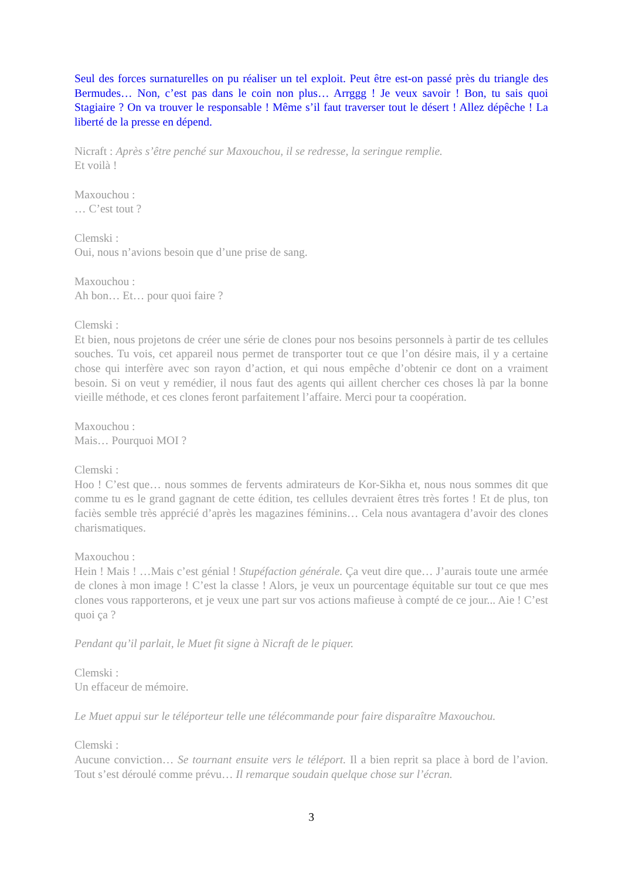Seul des forces surnaturelles on pu réaliser un tel exploit. Peut être est-on passé près du triangle des Bermudes… Non, c’est pas dans le coin non plus… Arrggg ! Je veux savoir ! Bon, tu sais quoi Stagiaire ? On va trouver le responsable ! Même s’il faut traverser tout le désert ! Allez dépêche ! La liberté de la presse en dépend.
Nicraft : Après s’être penché sur Maxouchou, il se redresse, la seringue remplie.
Et voilà !
Maxouchou :
… C’est tout ?
Clemski :
Oui, nous n’avions besoin que d’une prise de sang.
Maxouchou :
Ah bon… Et… pour quoi faire ?
Clemski :
Et bien, nous projetons de créer une série de clones pour nos besoins personnels à partir de tes cellules souches. Tu vois, cet appareil nous permet de transporter tout ce que l’on désire mais, il y a certaine chose qui interfère avec son rayon d’action, et qui nous empêche d’obtenir ce dont on a vraiment besoin. Si on veut y remédier, il nous faut des agents qui aillent chercher ces choses là par la bonne vieille méthode, et ces clones feront parfaitement l’affaire. Merci pour ta coopération.
Maxouchou :
Mais… Pourquoi MOI ?
Clemski :
Hoo ! C’est que… nous sommes de fervents admirateurs de Kor-Sikha et, nous nous sommes dit que comme tu es le grand gagnant de cette édition, tes cellules devraient êtres très fortes ! Et de plus, ton faciès semble très apprécié d’après les magazines féminins… Cela nous avantagera d’avoir des clones charismatiques.
Maxouchou :
Hein ! Mais ! …Mais c’est génial ! Stupéfaction générale. Ça veut dire que… J’aurais toute une armée de clones à mon image ! C’est la classe ! Alors, je veux un pourcentage équitable sur tout ce que mes clones vous rapporterons, et je veux une part sur vos actions mafieuse à compté de ce jour... Aie ! C’est quoi ça ?
Pendant qu’il parlait, le Muet fit signe à Nicraft de le piquer.
Clemski :
Un effaceur de mémoire.
Le Muet appui sur le téléporteur telle une télécommande pour faire disparaître Maxouchou.
Clemski :
Aucune conviction… Se tournant ensuite vers le téléport. Il a bien reprit sa place à bord de l’avion. Tout s’est déroulé comme prévu… Il remarque soudain quelque chose sur l’écran.
3